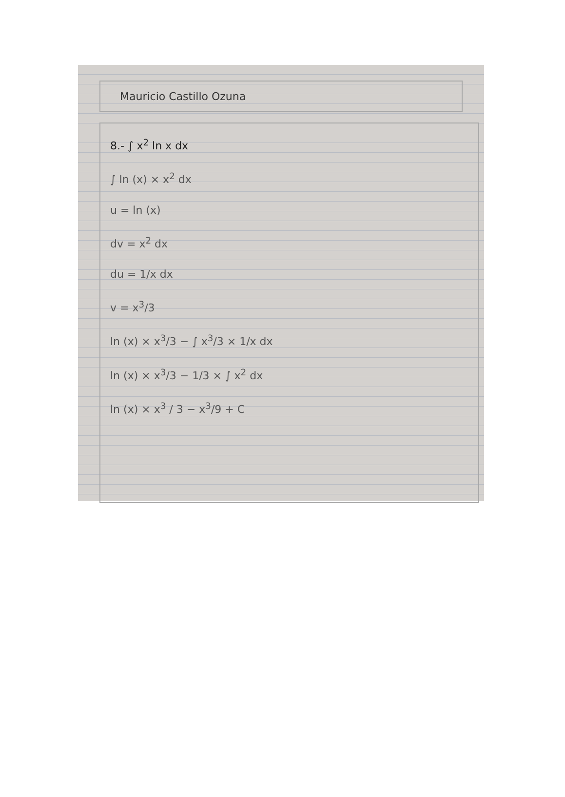Mauricio Castillo Ozuna
8.- ∫ x<sup>2</sup> ln x dx
∫ ln (x) × x<sup>2</sup> dx
u = ln (x)
dv = x<sup>2</sup> dx
du = 1/x dx
v = x<sup>3</sup>/3
ln (x) × x<sup>3</sup>/3 − ∫ x<sup>3</sup>/3 × 1/x dx
ln (x) × x<sup>3</sup>/3 − 1/3 × ∫ x<sup>2</sup> dx
ln (x) × x<sup>3</sup> / 3 − x<sup>3</sup>/9 + C